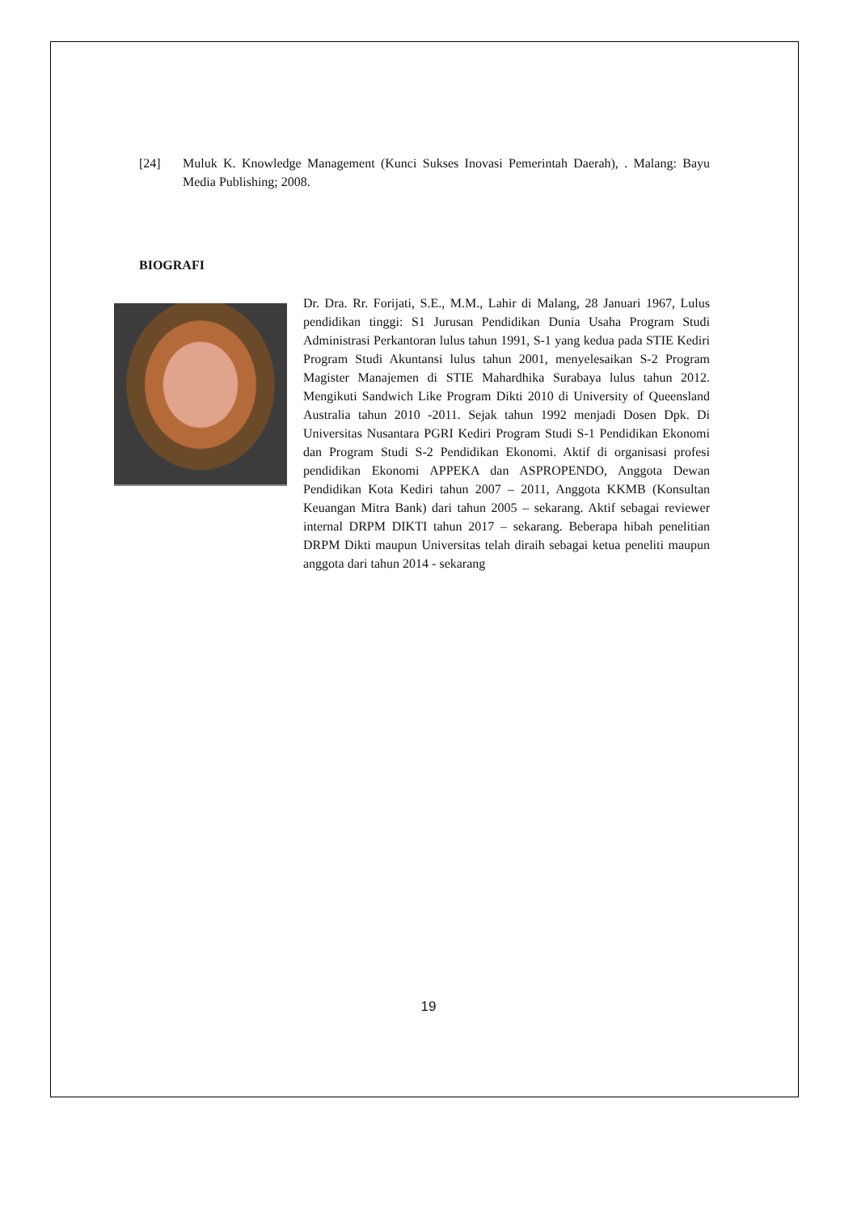[24] Muluk K. Knowledge Management (Kunci Sukses Inovasi Pemerintah Daerah), . Malang: Bayu Media Publishing; 2008.
BIOGRAFI
Dr. Dra. Rr. Forijati, S.E., M.M., Lahir di Malang, 28 Januari 1967, Lulus pendidikan tinggi: S1 Jurusan Pendidikan Dunia Usaha Program Studi Administrasi Perkantoran lulus tahun 1991, S-1 yang kedua pada STIE Kediri Program Studi Akuntansi lulus tahun 2001, menyelesaikan S-2 Program Magister Manajemen di STIE Mahardhika Surabaya lulus tahun 2012. Mengikuti Sandwich Like Program Dikti 2010 di University of Queensland Australia tahun 2010 -2011. Sejak tahun 1992 menjadi Dosen Dpk. Di Universitas Nusantara PGRI Kediri Program Studi S-1 Pendidikan Ekonomi dan Program Studi S-2 Pendidikan Ekonomi. Aktif di organisasi profesi pendidikan Ekonomi APPEKA dan ASPROPENDO, Anggota Dewan Pendidikan Kota Kediri tahun 2007 – 2011, Anggota KKMB (Konsultan Keuangan Mitra Bank) dari tahun 2005 – sekarang. Aktif sebagai reviewer internal DRPM DIKTI tahun 2017 – sekarang. Beberapa hibah penelitian DRPM Dikti maupun Universitas telah diraih sebagai ketua peneliti maupun anggota dari tahun 2014 - sekarang
19